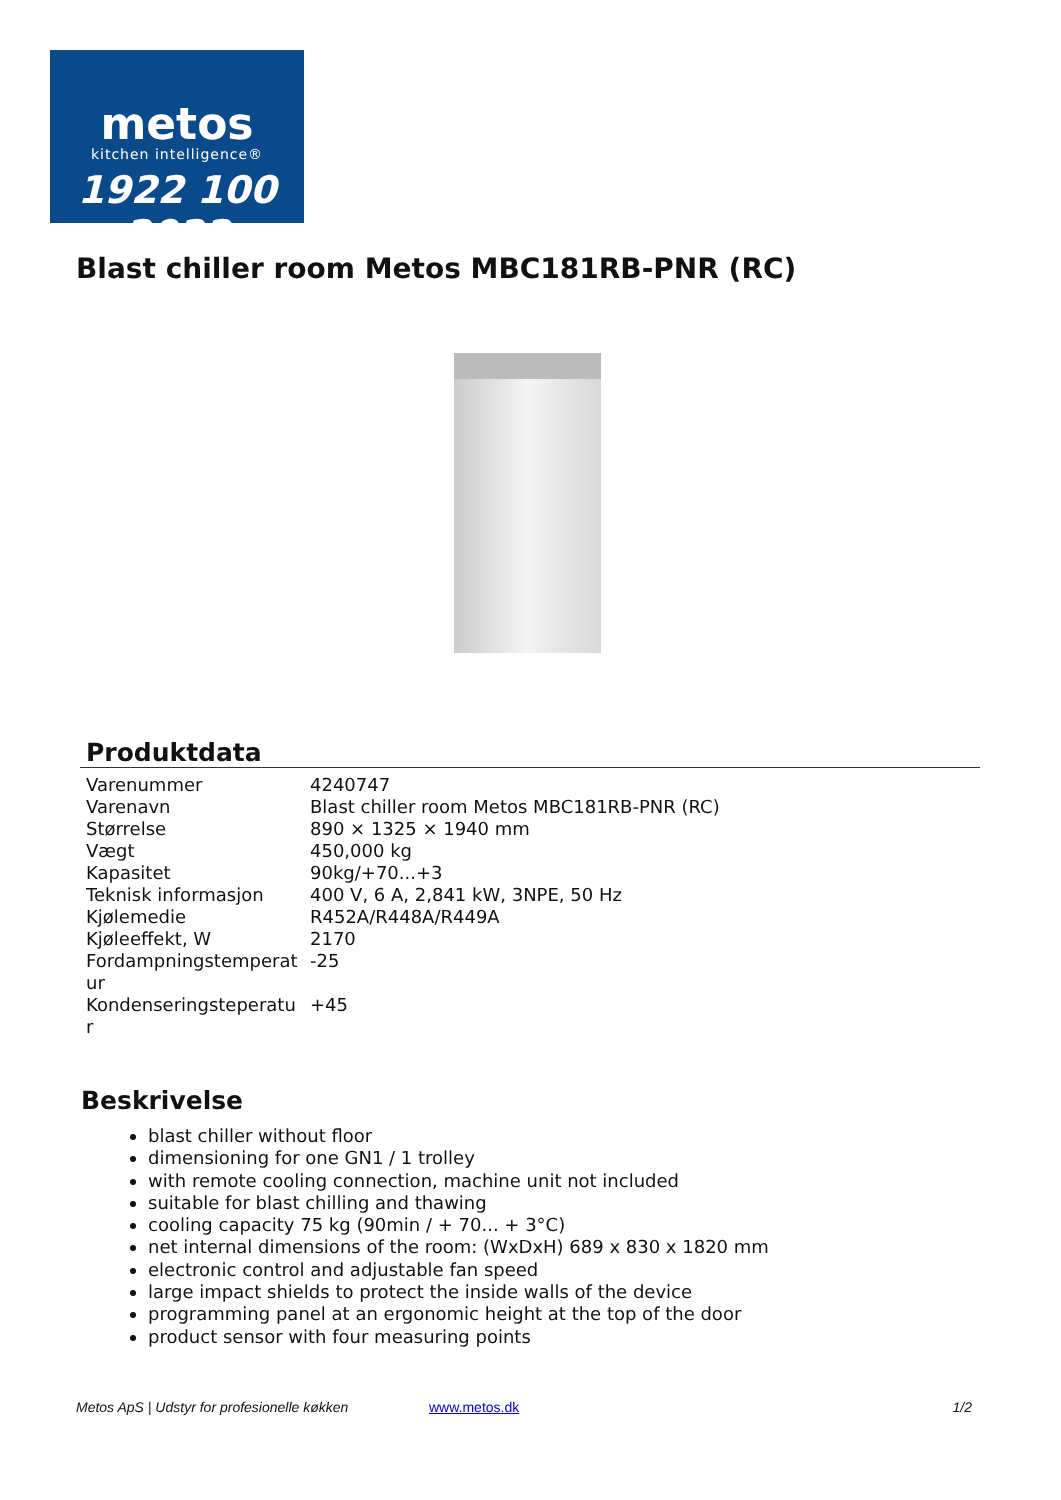metos
kitchen intelligence®
1922 100 2022
Blast chiller room Metos MBC181RB-PNR (RC)
Produktdata
| Varenummer | 4240747 |
| Varenavn | Blast chiller room Metos MBC181RB-PNR (RC) |
| Størrelse | 890 × 1325 × 1940 mm |
| Vægt | 450,000 kg |
| Kapasitet | 90kg/+70...+3 |
| Teknisk informasjon | 400 V, 6 A, 2,841 kW, 3NPE, 50 Hz |
| Kjølemedie | R452A/R448A/R449A |
| Kjøleeffekt, W | 2170 |
| Fordampningstemperat ur | -25 |
| Kondenseringsteperatu r | +45 |
Beskrivelse
blast chiller without floor
dimensioning for one GN1 / 1 trolley
with remote cooling connection, machine unit not included
suitable for blast chilling and thawing
cooling capacity 75 kg (90min / + 70... + 3°C)
net internal dimensions of the room: (WxDxH) 689 x 830 x 1820 mm
electronic control and adjustable fan speed
large impact shields to protect the inside walls of the device
programming panel at an ergonomic height at the top of the door
product sensor with four measuring points
Metos ApS | Udstyr for profesionelle køkken www.metos.dk 1/2